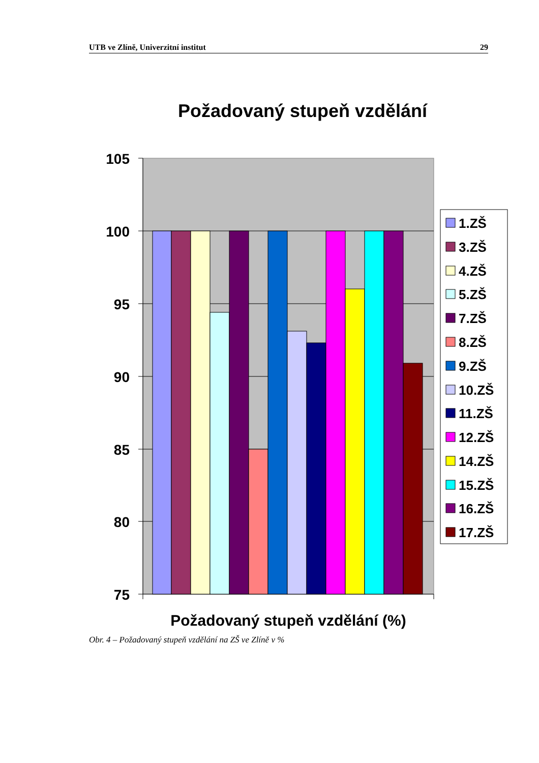UTB ve Zlíně, Univerzitní institut 29
Požadovaný stupeň vzdělání
105
100
95
90
85
80
75
Požadovaný stupeň vzdělání (%)
1.ZŠ
3.ZŠ
4.ZŠ
5.ZŠ
7.ZŠ
8.ZŠ
9.ZŠ
10.ZŠ
11.ZŠ
12.ZŠ
14.ZŠ
15.ZŠ
16.ZŠ
17.ZŠ
Obr. 4 – Požadovaný stupeň vzdělání na ZŠ ve Zlíně v %